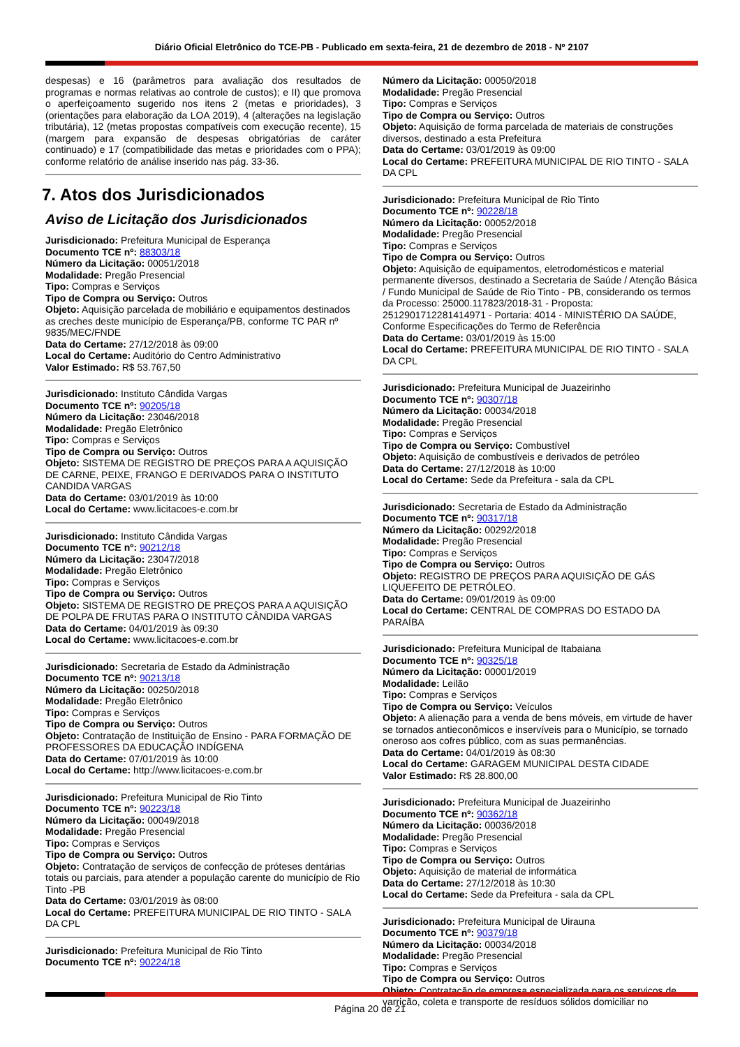Diário Oficial Eletrônico do TCE-PB - Publicado em sexta-feira, 21 de dezembro de 2018 - Nº 2107
despesas) e 16 (parâmetros para avaliação dos resultados de programas e normas relativas ao controle de custos); e II) que promova o aperfeiçoamento sugerido nos itens 2 (metas e prioridades), 3 (orientações para elaboração da LOA 2019), 4 (alterações na legislação tributária), 12 (metas propostas compatíveis com execução recente), 15 (margem para expansão de despesas obrigatórias de caráter continuado) e 17 (compatibilidade das metas e prioridades com o PPA); conforme relatório de análise inserido nas pág. 33-36.
7. Atos dos Jurisdicionados
Aviso de Licitação dos Jurisdicionados
Jurisdicionado: Prefeitura Municipal de Esperança
Documento TCE nº: 88303/18
Número da Licitação: 00051/2018
Modalidade: Pregão Presencial
Tipo: Compras e Serviços
Tipo de Compra ou Serviço: Outros
Objeto: Aquisição parcelada de mobiliário e equipamentos destinados as creches deste município de Esperança/PB, conforme TC PAR nº 9835/MEC/FNDE
Data do Certame: 27/12/2018 às 09:00
Local do Certame: Auditório do Centro Administrativo
Valor Estimado: R$ 53.767,50
Jurisdicionado: Instituto Cândida Vargas
Documento TCE nº: 90205/18
Número da Licitação: 23046/2018
Modalidade: Pregão Eletrônico
Tipo: Compras e Serviços
Tipo de Compra ou Serviço: Outros
Objeto: SISTEMA DE REGISTRO DE PREÇOS PARA A AQUISIÇÃO DE CARNE, PEIXE, FRANGO E DERIVADOS PARA O INSTITUTO CANDIDA VARGAS
Data do Certame: 03/01/2019 às 10:00
Local do Certame: www.licitacoes-e.com.br
Jurisdicionado: Instituto Cândida Vargas
Documento TCE nº: 90212/18
Número da Licitação: 23047/2018
Modalidade: Pregão Eletrônico
Tipo: Compras e Serviços
Tipo de Compra ou Serviço: Outros
Objeto: SISTEMA DE REGISTRO DE PREÇOS PARA A AQUISIÇÃO DE POLPA DE FRUTAS PARA O INSTITUTO CÂNDIDA VARGAS
Data do Certame: 04/01/2019 às 09:30
Local do Certame: www.licitacoes-e.com.br
Jurisdicionado: Secretaria de Estado da Administração
Documento TCE nº: 90213/18
Número da Licitação: 00250/2018
Modalidade: Pregão Eletrônico
Tipo: Compras e Serviços
Tipo de Compra ou Serviço: Outros
Objeto: Contratação de Instituição de Ensino - PARA FORMAÇÃO DE PROFESSORES DA EDUCAÇÃO INDÍGENA
Data do Certame: 07/01/2019 às 10:00
Local do Certame: http://www.licitacoes-e.com.br
Jurisdicionado: Prefeitura Municipal de Rio Tinto
Documento TCE nº: 90223/18
Número da Licitação: 00049/2018
Modalidade: Pregão Presencial
Tipo: Compras e Serviços
Tipo de Compra ou Serviço: Outros
Objeto: Contratação de serviços de confecção de próteses dentárias totais ou parciais, para atender a população carente do município de Rio Tinto -PB
Data do Certame: 03/01/2019 às 08:00
Local do Certame: PREFEITURA MUNICIPAL DE RIO TINTO - SALA DA CPL
Jurisdicionado: Prefeitura Municipal de Rio Tinto
Documento TCE nº: 90224/18
Número da Licitação: 00050/2018
Modalidade: Pregão Presencial
Tipo: Compras e Serviços
Tipo de Compra ou Serviço: Outros
Objeto: Aquisição de forma parcelada de materiais de construções diversos, destinado a esta Prefeitura
Data do Certame: 03/01/2019 às 09:00
Local do Certame: PREFEITURA MUNICIPAL DE RIO TINTO - SALA DA CPL
Jurisdicionado: Prefeitura Municipal de Rio Tinto
Documento TCE nº: 90228/18
Número da Licitação: 00052/2018
Modalidade: Pregão Presencial
Tipo: Compras e Serviços
Tipo de Compra ou Serviço: Outros
Objeto: Aquisição de equipamentos, eletrodomésticos e material permanente diversos, destinado a Secretaria de Saúde / Atenção Básica / Fundo Municipal de Saúde de Rio Tinto - PB, considerando os termos da Processo: 25000.117823/2018-31 - Proposta: 2512901712281414971 - Portaria: 4014 - MINISTÉRIO DA SAÚDE, Conforme Especificações do Termo de Referência
Data do Certame: 03/01/2019 às 15:00
Local do Certame: PREFEITURA MUNICIPAL DE RIO TINTO - SALA DA CPL
Jurisdicionado: Prefeitura Municipal de Juazeirinho
Documento TCE nº: 90307/18
Número da Licitação: 00034/2018
Modalidade: Pregão Presencial
Tipo: Compras e Serviços
Tipo de Compra ou Serviço: Combustível
Objeto: Aquisição de combustíveis e derivados de petróleo
Data do Certame: 27/12/2018 às 10:00
Local do Certame: Sede da Prefeitura - sala da CPL
Jurisdicionado: Secretaria de Estado da Administração
Documento TCE nº: 90317/18
Número da Licitação: 00292/2018
Modalidade: Pregão Presencial
Tipo: Compras e Serviços
Tipo de Compra ou Serviço: Outros
Objeto: REGISTRO DE PREÇOS PARA AQUISIÇÃO DE GÁS LIQUEFEITO DE PETRÓLEO.
Data do Certame: 09/01/2019 às 09:00
Local do Certame: CENTRAL DE COMPRAS DO ESTADO DA PARAÍBA
Jurisdicionado: Prefeitura Municipal de Itabaiana
Documento TCE nº: 90325/18
Número da Licitação: 00001/2019
Modalidade: Leilão
Tipo: Compras e Serviços
Tipo de Compra ou Serviço: Veículos
Objeto: A alienação para a venda de bens móveis, em virtude de haver se tornados antieconômicos e inservíveis para o Município, se tornado oneroso aos cofres público, com as suas permanências.
Data do Certame: 04/01/2019 às 08:30
Local do Certame: GARAGEM MUNICIPAL DESTA CIDADE
Valor Estimado: R$ 28.800,00
Jurisdicionado: Prefeitura Municipal de Juazeirinho
Documento TCE nº: 90362/18
Número da Licitação: 00036/2018
Modalidade: Pregão Presencial
Tipo: Compras e Serviços
Tipo de Compra ou Serviço: Outros
Objeto: Aquisição de material de informática
Data do Certame: 27/12/2018 às 10:30
Local do Certame: Sede da Prefeitura - sala da CPL
Jurisdicionado: Prefeitura Municipal de Uirauna
Documento TCE nº: 90379/18
Número da Licitação: 00034/2018
Modalidade: Pregão Presencial
Tipo: Compras e Serviços
Tipo de Compra ou Serviço: Outros
Objeto: Contratação de empresa especializada para os serviços de varrição, coleta e transporte de resíduos sólidos domiciliar no
Página 20 de 21